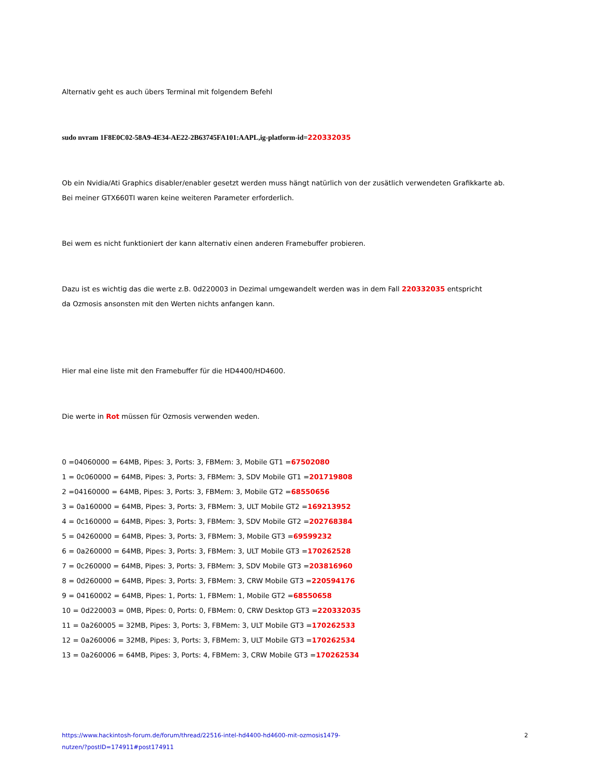Alternativ geht es auch übers Terminal mit folgendem Befehl
sudo nvram 1F8E0C02-58A9-4E34-AE22-2B63745FA101:AAPL,ig-platform-id=220332035
Ob ein Nvidia/Ati Graphics disabler/enabler gesetzt werden muss hängt natürlich von der zusätlich verwendeten Grafikkarte ab.
Bei meiner GTX660TI waren keine weiteren Parameter erforderlich.
Bei wem es nicht funktioniert der kann alternativ einen anderen Framebuffer probieren.
Dazu ist es wichtig das die werte z.B. 0d220003 in Dezimal umgewandelt werden was in dem Fall 220332035 entspricht
da Ozmosis ansonsten mit den Werten nichts anfangen kann.
Hier mal eine liste mit den Framebuffer für die HD4400/HD4600.
Die werte in Rot müssen für Ozmosis verwenden weden.
0 =04060000 = 64MB, Pipes: 3, Ports: 3, FBMem: 3, Mobile GT1 =67502080
1 = 0c060000 = 64MB, Pipes: 3, Ports: 3, FBMem: 3, SDV Mobile GT1 =201719808
2 =04160000 = 64MB, Pipes: 3, Ports: 3, FBMem: 3, Mobile GT2 =68550656
3 = 0a160000 = 64MB, Pipes: 3, Ports: 3, FBMem: 3, ULT Mobile GT2 =169213952
4 = 0c160000 = 64MB, Pipes: 3, Ports: 3, FBMem: 3, SDV Mobile GT2 =202768384
5 = 04260000 = 64MB, Pipes: 3, Ports: 3, FBMem: 3, Mobile GT3 =69599232
6 = 0a260000 = 64MB, Pipes: 3, Ports: 3, FBMem: 3, ULT Mobile GT3 =170262528
7 = 0c260000 = 64MB, Pipes: 3, Ports: 3, FBMem: 3, SDV Mobile GT3 =203816960
8 = 0d260000 = 64MB, Pipes: 3, Ports: 3, FBMem: 3, CRW Mobile GT3 =220594176
9 = 04160002 = 64MB, Pipes: 1, Ports: 1, FBMem: 1, Mobile GT2 =68550658
10 = 0d220003 = 0MB, Pipes: 0, Ports: 0, FBMem: 0, CRW Desktop GT3 =220332035
11 = 0a260005 = 32MB, Pipes: 3, Ports: 3, FBMem: 3, ULT Mobile GT3 =170262533
12 = 0a260006 = 32MB, Pipes: 3, Ports: 3, FBMem: 3, ULT Mobile GT3 =170262534
13 = 0a260006 = 64MB, Pipes: 3, Ports: 4, FBMem: 3, CRW Mobile GT3 =170262534
https://www.hackintosh-forum.de/forum/thread/22516-intel-hd4400-hd4600-mit-ozmosis1479-
nutzen/?postID=174911#post174911 2